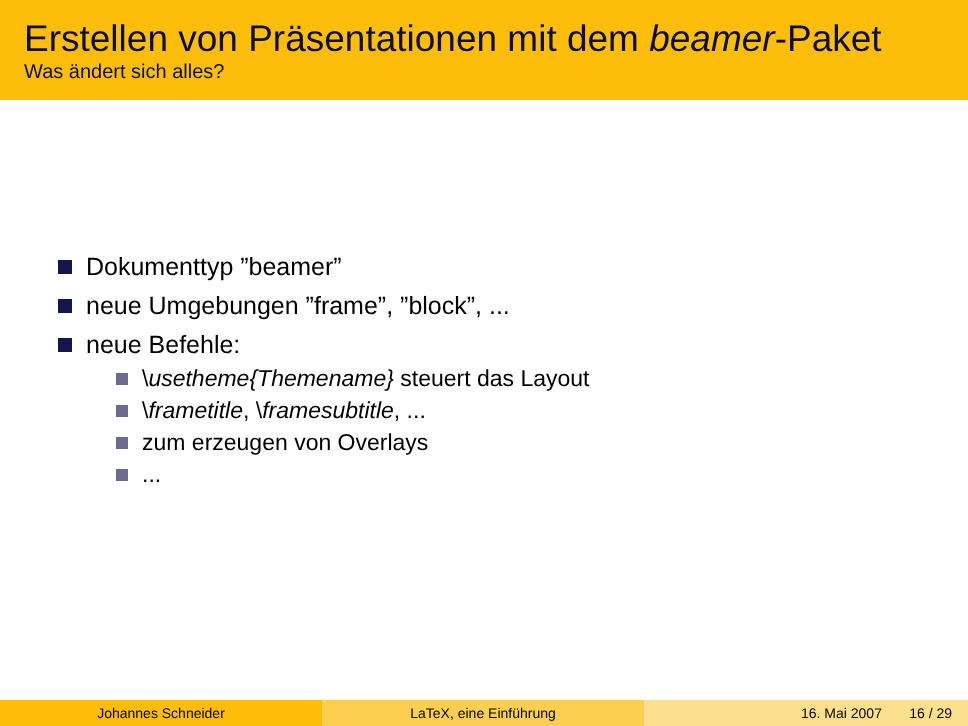Erstellen von Präsentationen mit dem beamer-Paket
Was ändert sich alles?
Dokumenttyp ”beamer”
neue Umgebungen ”frame”, ”block”, ...
neue Befehle:
\usetheme{Themename} steuert das Layout
\frametitle, \framesubtitle, ...
zum erzeugen von Overlays
...
Johannes Schneider LaTeX, eine Einführung 16. Mai 2007 16 / 29